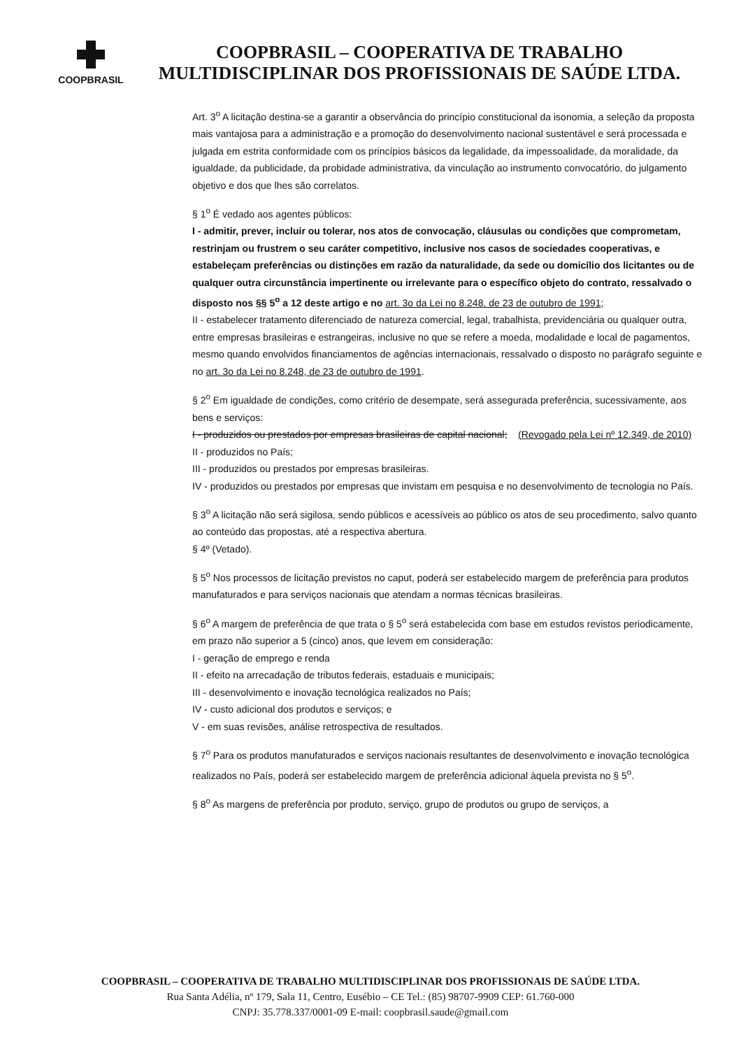COOPBRASIL
COOPBRASIL – COOPERATIVA DE TRABALHO
MULTIDISCIPLINAR DOS PROFISSIONAIS DE SAÚDE LTDA.
Art. 3<sup>o</sup> A licitação destina-se a garantir a observância do princípio constitucional da isonomia, a seleção da proposta mais vantajosa para a administração e a promoção do desenvolvimento nacional sustentável e será processada e julgada em estrita conformidade com os princípios básicos da legalidade, da impessoalidade, da moralidade, da igualdade, da publicidade, da probidade administrativa, da vinculação ao instrumento convocatório, do julgamento objetivo e dos que lhes são correlatos.
§ 1<sup>o</sup> É vedado aos agentes públicos:
I - admitir, prever, incluir ou tolerar, nos atos de convocação, cláusulas ou condições que comprometam, restrinjam ou frustrem o seu caráter competitivo, inclusive nos casos de sociedades cooperativas, e estabeleçam preferências ou distinções em razão da naturalidade, da sede ou domicílio dos licitantes ou de qualquer outra circunstância impertinente ou irrelevante para o específico objeto do contrato, ressalvado o disposto nos §§ 5<sup>o</sup> a 12 deste artigo e no art. 3o da Lei no 8.248, de 23 de outubro de 1991;
II - estabelecer tratamento diferenciado de natureza comercial, legal, trabalhista, previdenciária ou qualquer outra, entre empresas brasileiras e estrangeiras, inclusive no que se refere a moeda, modalidade e local de pagamentos, mesmo quando envolvidos financiamentos de agências internacionais, ressalvado o disposto no parágrafo seguinte e no art. 3o da Lei no 8.248, de 23 de outubro de 1991.
§ 2<sup>o</sup> Em igualdade de condições, como critério de desempate, será assegurada preferência, sucessivamente, aos bens e serviços:
I - produzidos ou prestados por empresas brasileiras de capital nacional; (Revogado pela Lei nº 12.349, de 2010)
II - produzidos no País;
III - produzidos ou prestados por empresas brasileiras.
IV - produzidos ou prestados por empresas que invistam em pesquisa e no desenvolvimento de tecnologia no País.
§ 3<sup>o</sup> A licitação não será sigilosa, sendo públicos e acessíveis ao público os atos de seu procedimento, salvo quanto ao conteúdo das propostas, até a respectiva abertura.
§ 4º (Vetado).
§ 5<sup>o</sup> Nos processos de licitação previstos no caput, poderá ser estabelecido margem de preferência para produtos manufaturados e para serviços nacionais que atendam a normas técnicas brasileiras.
§ 6<sup>o</sup> A margem de preferência de que trata o § 5<sup>o</sup> será estabelecida com base em estudos revistos periodicamente, em prazo não superior a 5 (cinco) anos, que levem em consideração:
I - geração de emprego e renda
II - efeito na arrecadação de tributos federais, estaduais e municipais;
III - desenvolvimento e inovação tecnológica realizados no País;
IV - custo adicional dos produtos e serviços; e
V - em suas revisões, análise retrospectiva de resultados.
§ 7<sup>o</sup> Para os produtos manufaturados e serviços nacionais resultantes de desenvolvimento e inovação tecnológica realizados no País, poderá ser estabelecido margem de preferência adicional àquela prevista no § 5<sup>o</sup>.
§ 8<sup>o</sup> As margens de preferência por produto, serviço, grupo de produtos ou grupo de serviços, a
COOPBRASIL – COOPERATIVA DE TRABALHO MULTIDISCIPLINAR DOS PROFISSIONAIS DE SAÚDE LTDA.
Rua Santa Adélia, nº 179, Sala 11, Centro, Eusébio – CE Tel.: (85) 98707-9909 CEP: 61.760-000
CNPJ: 35.778.337/0001-09 E-mail: coopbrasil.saude@gmail.com